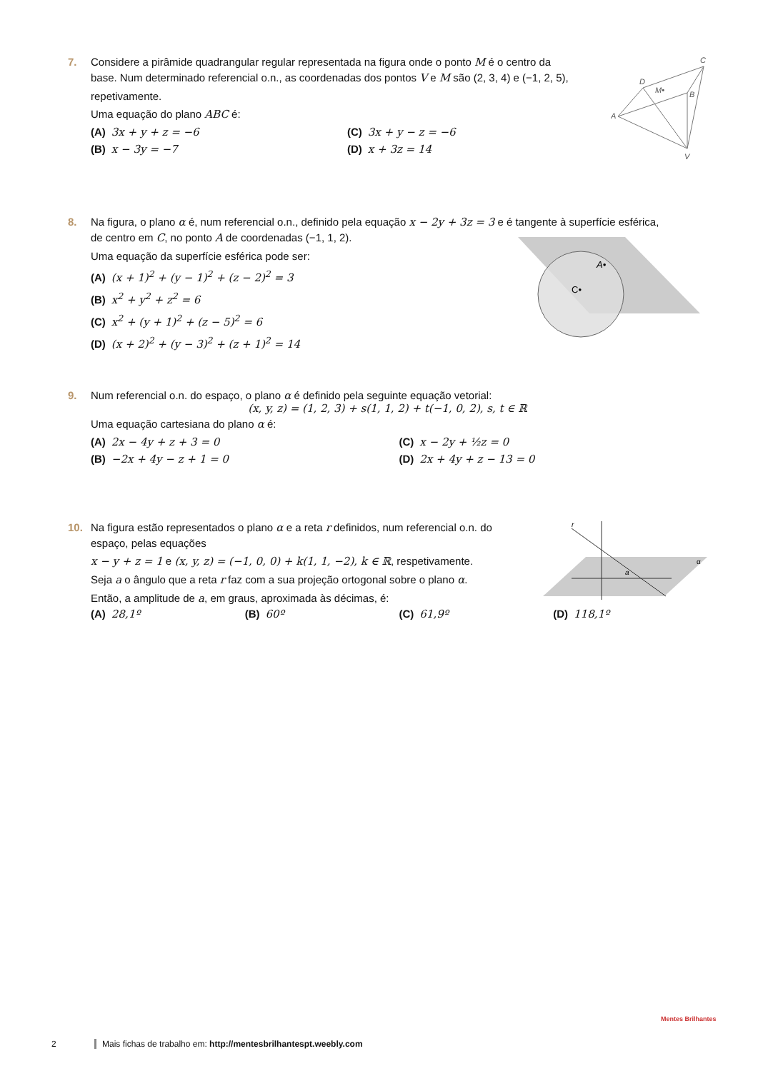7. Considere a pirâmide quadrangular regular representada na figura onde o ponto M é o centro da
base. Num determinado referencial o.n., as coordenadas dos pontos V e M são (2, 3, 4) e (−1, 2, 5), repetivamente.
Uma equação do plano ABC é:
(A) 3x + y + z = −6
(C) 3x + y − z = −6
(B) x − 3y = −7
(D) x + 3z = 14
C
D
M•
B
A
V
8. Na figura, o plano α é, num referencial o.n., definido pela equação x − 2y + 3z = 3 e é tangente à superfície esférica,
de centro em C, no ponto A de coordenadas (−1, 1, 2).
Uma equação da superfície esférica pode ser:
(A) (x + 1)<sup>2</sup> + (y − 1)<sup>2</sup> + (z − 2)<sup>2</sup> = 3
(B) x<sup>2</sup> + y<sup>2</sup> + z<sup>2</sup> = 6
(C) x<sup>2</sup> + (y + 1)<sup>2</sup> + (z − 5)<sup>2</sup> = 6
(D) (x + 2)<sup>2</sup> + (y − 3)<sup>2</sup> + (z + 1)<sup>2</sup> = 14
A•
C•
9. Num referencial o.n. do espaço, o plano α é definido pela seguinte equação vetorial:
(x, y, z) = (1, 2, 3) + s(1, 1, 2) + t(−1, 0, 2), s, t ∈ ℝ
Uma equação cartesiana do plano α é:
(A) 2x − 4y + z + 3 = 0
(C) x − 2y + ½z = 0
(B) −2x + 4y − z + 1 = 0
(D) 2x + 4y + z − 13 = 0
10. Na figura estão representados o plano α e a reta r definidos, num referencial o.n. do
espaço, pelas equações
x − y + z = 1 e (x, y, z) = (−1, 0, 0) + k(1, 1, −2), k ∈ ℝ, respetivamente.
Seja a o ângulo que a reta r faz com a sua projeção ortogonal sobre o plano α.
Então, a amplitude de a, em graus, aproximada às décimas, é:
(A) 28,1º
(B) 60º
(C) 61,9º
(D) 118,1º
r
α
a
2 Mais fichas de trabalho em: http://mentesbrilhantespt.weebly.com
Mentes Brilhantes